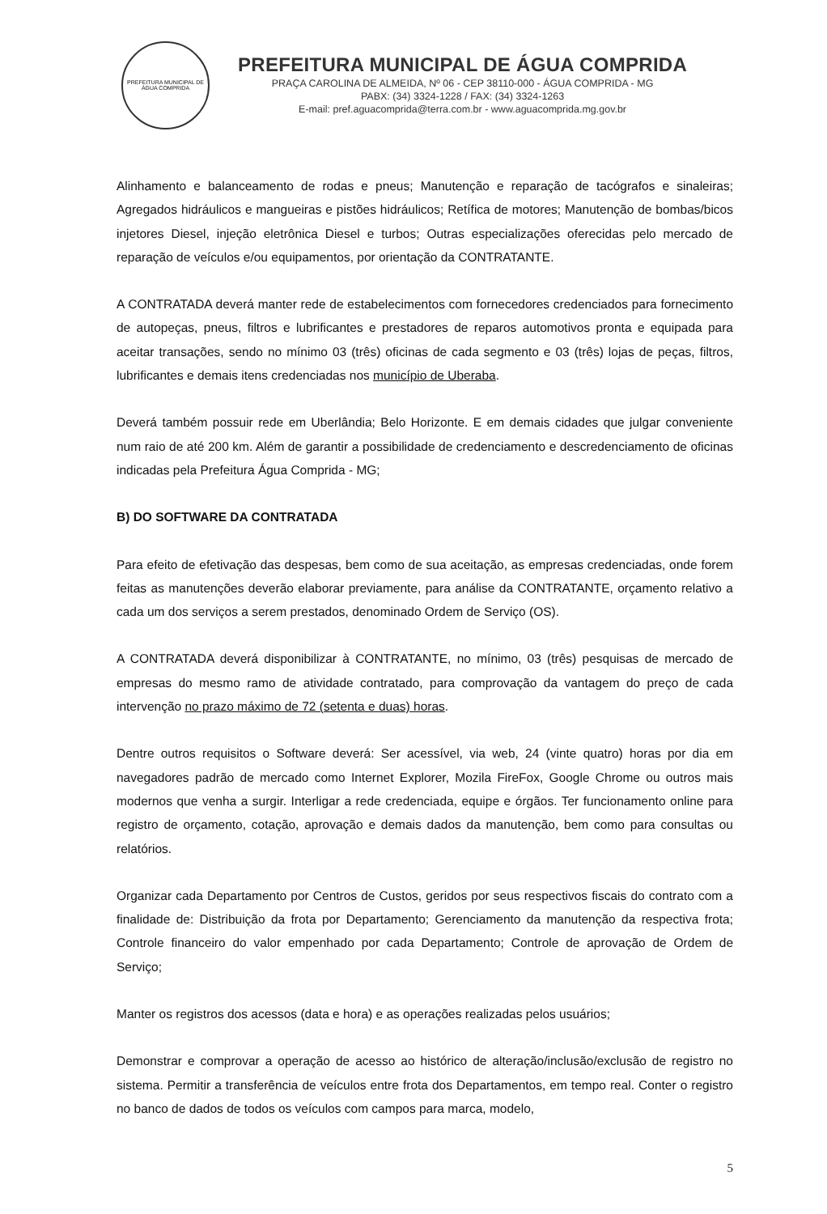PREFEITURA MUNICIPAL DE ÁGUA COMPRIDA
PREFEITURA MUNICIPAL DE ÁGUA COMPRIDA
PRAÇA CAROLINA DE ALMEIDA, Nº 06 - CEP 38110-000 - ÁGUA COMPRIDA - MG
PABX: (34) 3324-1228 / FAX: (34) 3324-1263
E-mail: pref.aguacomprida@terra.com.br - www.aguacomprida.mg.gov.br
Alinhamento e balanceamento de rodas e pneus; Manutenção e reparação de tacógrafos e sinaleiras; Agregados hidráulicos e mangueiras e pistões hidráulicos; Retífica de motores; Manutenção de bombas/bicos injetores Diesel, injeção eletrônica Diesel e turbos; Outras especializações oferecidas pelo mercado de reparação de veículos e/ou equipamentos, por orientação da CONTRATANTE.
A CONTRATADA deverá manter rede de estabelecimentos com fornecedores credenciados para fornecimento de autopeças, pneus, filtros e lubrificantes e prestadores de reparos automotivos pronta e equipada para aceitar transações, sendo no mínimo 03 (três) oficinas de cada segmento e 03 (três) lojas de peças, filtros, lubrificantes e demais itens credenciadas nos município de Uberaba.
Deverá também possuir rede em Uberlândia; Belo Horizonte. E em demais cidades que julgar conveniente num raio de até 200 km. Além de garantir a possibilidade de credenciamento e descredenciamento de oficinas indicadas pela Prefeitura Água Comprida - MG;
B) DO SOFTWARE DA CONTRATADA
Para efeito de efetivação das despesas, bem como de sua aceitação, as empresas credenciadas, onde forem feitas as manutenções deverão elaborar previamente, para análise da CONTRATANTE, orçamento relativo a cada um dos serviços a serem prestados, denominado Ordem de Serviço (OS).
A CONTRATADA deverá disponibilizar à CONTRATANTE, no mínimo, 03 (três) pesquisas de mercado de empresas do mesmo ramo de atividade contratado, para comprovação da vantagem do preço de cada intervenção no prazo máximo de 72 (setenta e duas) horas.
Dentre outros requisitos o Software deverá: Ser acessível, via web, 24 (vinte quatro) horas por dia em navegadores padrão de mercado como Internet Explorer, Mozila FireFox, Google Chrome ou outros mais modernos que venha a surgir. Interligar a rede credenciada, equipe e órgãos. Ter funcionamento online para registro de orçamento, cotação, aprovação e demais dados da manutenção, bem como para consultas ou relatórios.
Organizar cada Departamento por Centros de Custos, geridos por seus respectivos fiscais do contrato com a finalidade de: Distribuição da frota por Departamento; Gerenciamento da manutenção da respectiva frota; Controle financeiro do valor empenhado por cada Departamento; Controle de aprovação de Ordem de Serviço;
Manter os registros dos acessos (data e hora) e as operações realizadas pelos usuários;
Demonstrar e comprovar a operação de acesso ao histórico de alteração/inclusão/exclusão de registro no sistema. Permitir a transferência de veículos entre frota dos Departamentos, em tempo real. Conter o registro no banco de dados de todos os veículos com campos para marca, modelo,
5